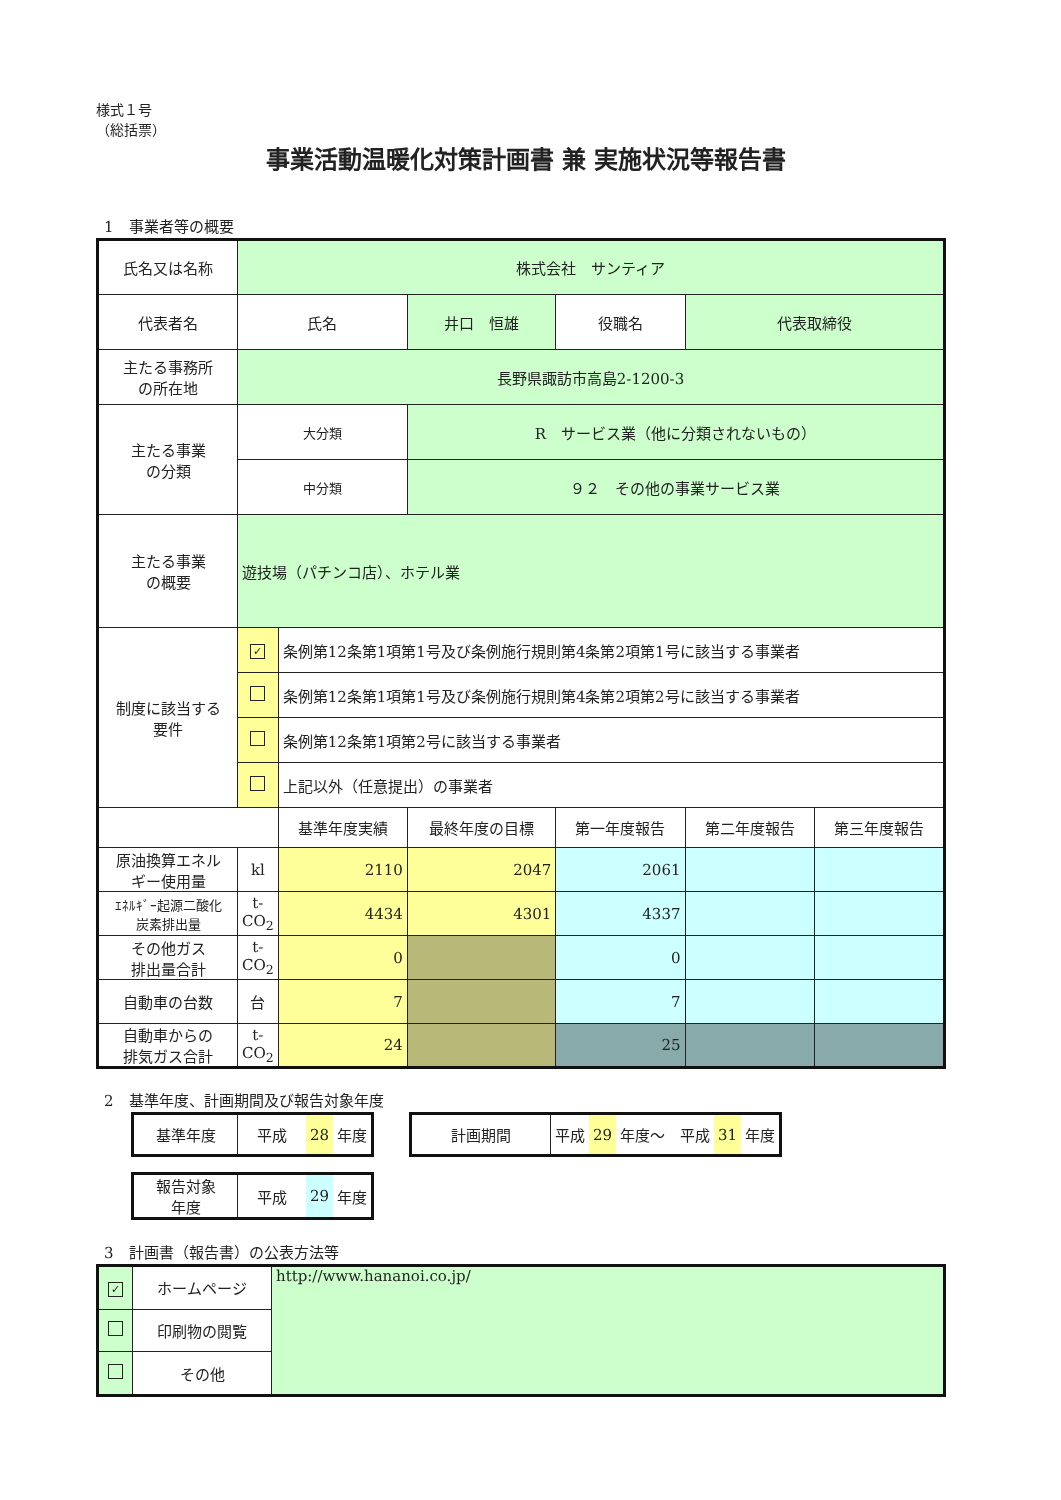様式１号
（総括票）
事業活動温暖化対策計画書 兼 実施状況等報告書
1　事業者等の概要
| 氏名又は名称 | 株式会社 サンティア | | | | | | |
| 代表者名 | 氏名 | | 井口 恒雄 | | 役職名 | 代表取締役 | |
| 主たる事務所 の所在地 | 長野県諏訪市高島2-1200-3 | | | | | | |
| 主たる事業 の分類 | 大分類 | | R サービス業（他に分類されないもの） | | | | |
| | 中分類 | | ９２ その他の事業サービス業 | | | | |
| 主たる事業 の概要 | 遊技場（パチンコ店）、ホテル業 | | | | | | |
| 制度に該当する 要件 | ✓ | 条例第12条第1項第1号及び条例施行規則第4条第2項第1号に該当する事業者 | | | | | |
| | | 条例第12条第1項第1号及び条例施行規則第4条第2項第2号に該当する事業者 | | | | | |
| | | 条例第12条第1項第2号に該当する事業者 | | | | | |
| | | 上記以外（任意提出）の事業者 | | | | | |
| | | 基準年度実績 | 最終年度の目標 | 第一年度報告 | | 第二年度報告 | 第三年度報告 |
| 原油換算エネル ギー使用量 | kl | 2110 | 2047 | 2061 | | | |
| ｴﾈﾙｷﾞｰ起源二酸化 炭素排出量 | t- CO<sub>2</sub> | 4434 | 4301 | 4337 | | | |
| その他ガス 排出量合計 | t- CO<sub>2</sub> | 0 | | 0 | | | |
| 自動車の台数 | 台 | 7 | | 7 | | | |
| 自動車からの 排気ガス合計 | t- CO<sub>2</sub> | 24 | | 25 | | | |
2　基準年度、計画期間及び報告対象年度
| 基準年度 | 平成 | 28 | 年度 |
| 計画期間 | 平成 | 29 | 年度～ 平成 | 31 | 年度 |
| 報告対象 年度 | 平成 | 29 | 年度 |
3　計画書（報告書）の公表方法等
| ✓ | ホームページ | http://www.hananoi.co.jp/ |
| | 印刷物の閲覧 | |
| | その他 | |